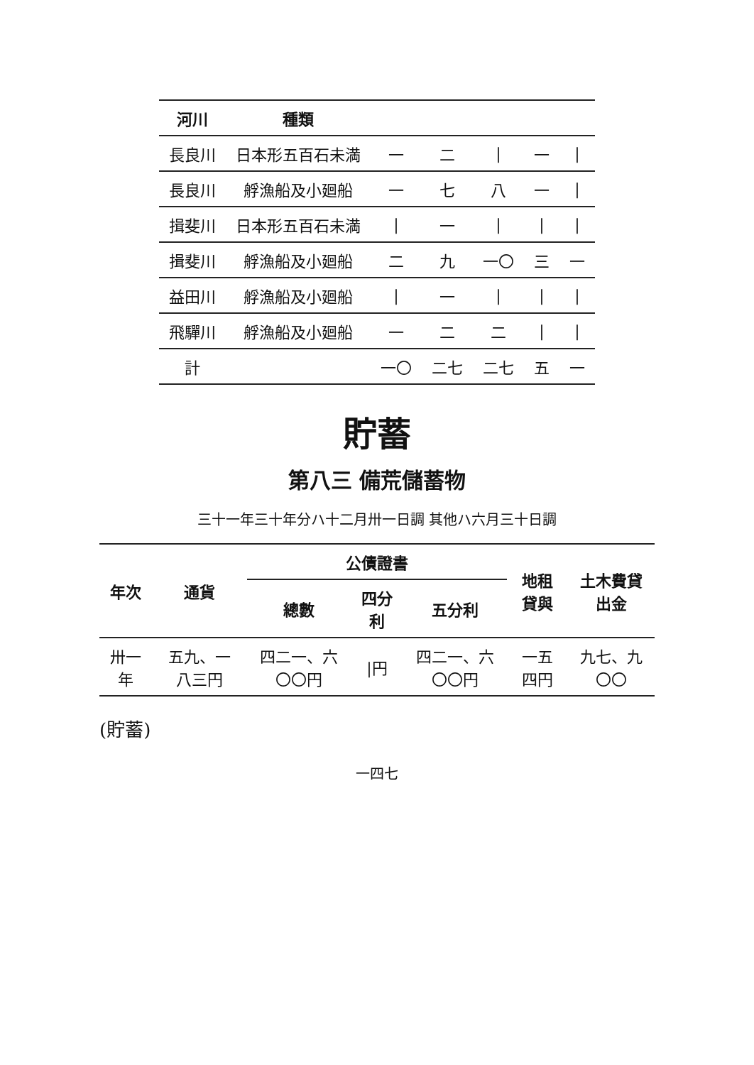| 河川 | 種類 | | | | | |
| --- | --- | --- | --- | --- | --- | --- |
| 長良川 | 日本形五百石未満 | 一 | 二 | / | 一 | / |
| 長良川 | 艀漁船及小廻船 | 一 | 七 | 八 | 一 | / |
| 揖斐川 | 日本形五百石未満 | / | 一 | / | / | / |
| 揖斐川 | 艀漁船及小廻船 | 二 | 九 | 一〇 | 三 | 一 |
| 益田川 | 艀漁船及小廻船 | / | 一 | / | / | / |
| 飛驒川 | 艀漁船及小廻船 | 一 | 二 | 二 | / | / |
| 計 | | 一〇 | 二七 | 二七 | 五 | 一 |
貯蓄
第八三 備荒儲蓄物
三十一年三十年分ハ十二月卅一日調 其他ハ六月三十日調
| 年次 | 通貨 | 公債證書 | | | 地租貸與 | 土木費貸出金 |
| --- | --- | --- | --- | --- | --- | --- |
| | | 總數 | 四分利 | 五分利 | | |
| 卅一年 | 五九、一八三円 | 四二一、六〇〇円 | /円 | 四二一、六〇〇円 | 一五四円 | 九七、九〇〇 |
(貯蓄)
一四七